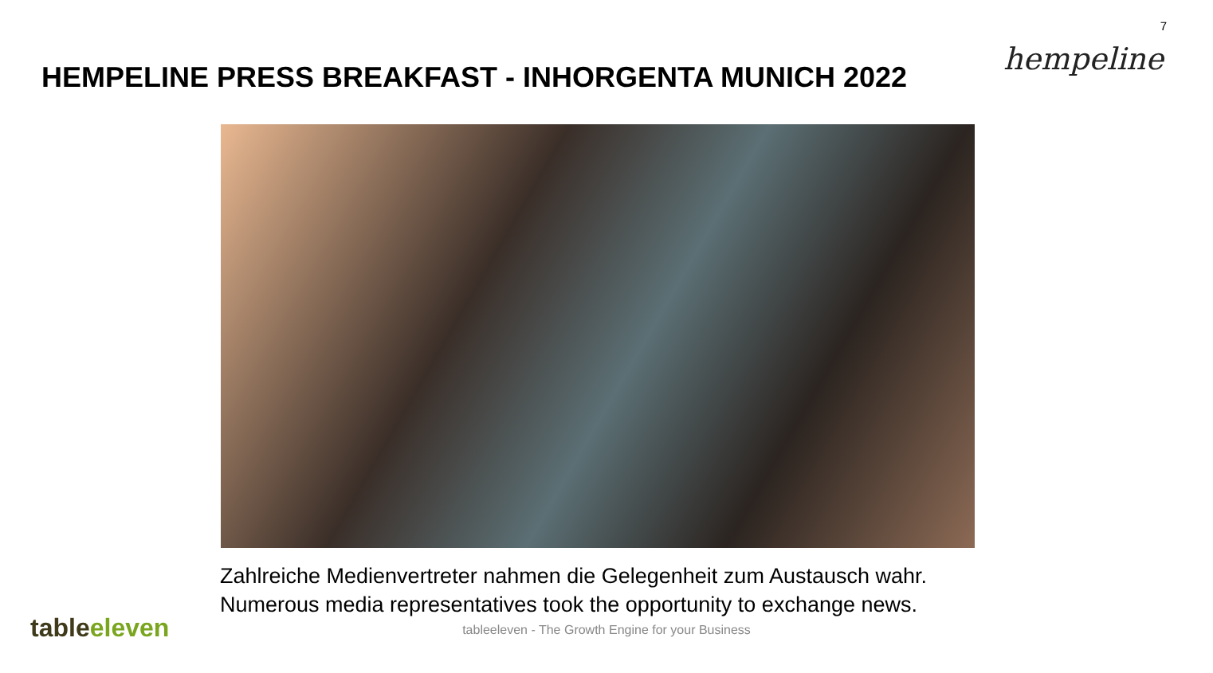7
HEMPELINE PRESS BREAKFAST - INHORGENTA MUNICH 2022
hempeline
Zahlreiche Medienvertreter nahmen die Gelegenheit zum Austausch wahr.
Numerous media representatives took the opportunity to exchange news.
tableeleven
tableeleven - The Growth Engine for your Business